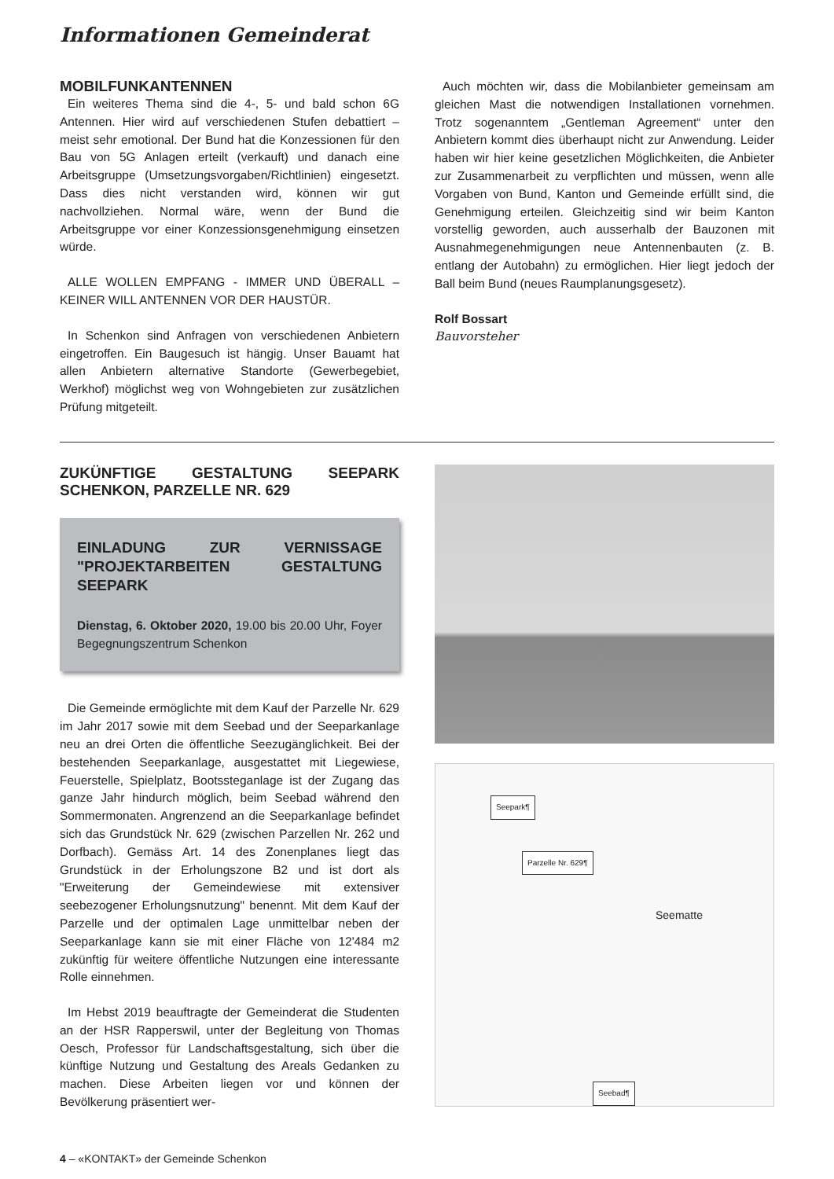Informationen Gemeinderat
MOBILFUNKANTENNEN
Ein weiteres Thema sind die 4-, 5- und bald schon 6G Antennen. Hier wird auf verschiedenen Stufen debattiert – meist sehr emotional. Der Bund hat die Konzessionen für den Bau von 5G Anlagen erteilt (verkauft) und danach eine Arbeitsgruppe (Umsetzungsvorgaben/Richtlinien) eingesetzt. Dass dies nicht verstanden wird, können wir gut nachvollziehen. Normal wäre, wenn der Bund die Arbeitsgruppe vor einer Konzessionsgenehmigung einsetzen würde.
ALLE WOLLEN EMPFANG - IMMER UND ÜBERALL – KEINER WILL ANTENNEN VOR DER HAUSTÜR.
In Schenkon sind Anfragen von verschiedenen Anbietern eingetroffen. Ein Baugesuch ist hängig. Unser Bauamt hat allen Anbietern alternative Standorte (Gewerbegebiet, Werkhof) möglichst weg von Wohngebieten zur zusätzlichen Prüfung mitgeteilt.
Auch möchten wir, dass die Mobilanbieter gemeinsam am gleichen Mast die notwendigen Installationen vornehmen. Trotz sogenanntem „Gentleman Agreement“ unter den Anbietern kommt dies überhaupt nicht zur Anwendung. Leider haben wir hier keine gesetzlichen Möglichkeiten, die Anbieter zur Zusammenarbeit zu verpflichten und müssen, wenn alle Vorgaben von Bund, Kanton und Gemeinde erfüllt sind, die Genehmigung erteilen. Gleichzeitig sind wir beim Kanton vorstellig geworden, auch ausserhalb der Bauzonen mit Ausnahmegenehmigungen neue Antennenbauten (z. B. entlang der Autobahn) zu ermöglichen. Hier liegt jedoch der Ball beim Bund (neues Raumplanungsgesetz).
Rolf Bossart
Bauvorsteher
ZUKÜNFTIGE GESTALTUNG SEEPARK SCHENKON, PARZELLE NR. 629
EINLADUNG ZUR VERNISSAGE "PROJEKTARBEITEN GESTALTUNG SEEPARK
Dienstag, 6. Oktober 2020, 19.00 bis 20.00 Uhr, Foyer Begegnungszentrum Schenkon
Die Gemeinde ermöglichte mit dem Kauf der Parzelle Nr. 629 im Jahr 2017 sowie mit dem Seebad und der Seeparkanlage neu an drei Orten die öffentliche Seezugänglichkeit. Bei der bestehenden Seeparkanlage, ausgestattet mit Liegewiese, Feuerstelle, Spielplatz, Bootssteganlage ist der Zugang das ganze Jahr hindurch möglich, beim Seebad während den Sommermonaten. Angrenzend an die Seeparkanlage befindet sich das Grundstück Nr. 629 (zwischen Parzellen Nr. 262 und Dorfbach). Gemäss Art. 14 des Zonenplanes liegt das Grundstück in der Erholungszone B2 und ist dort als "Erweiterung der Gemeindewiese mit extensiver seebezogener Erholungsnutzung" benennt. Mit dem Kauf der Parzelle und der optimalen Lage unmittelbar neben der Seeparkanlage kann sie mit einer Fläche von 12'484 m2 zukünftig für weitere öffentliche Nutzungen eine interessante Rolle einnehmen.
Im Hebst 2019 beauftragte der Gemeinderat die Studenten an der HSR Rapperswil, unter der Begleitung von Thomas Oesch, Professor für Landschaftsgestaltung, sich über die künftige Nutzung und Gestaltung des Areals Gedanken zu machen. Diese Arbeiten liegen vor und können der Bevölkerung präsentiert wer-
Seepark¶
Parzelle Nr. 629¶
Seematte
Seebad¶
4 – «KONTAKT» der Gemeinde Schenkon